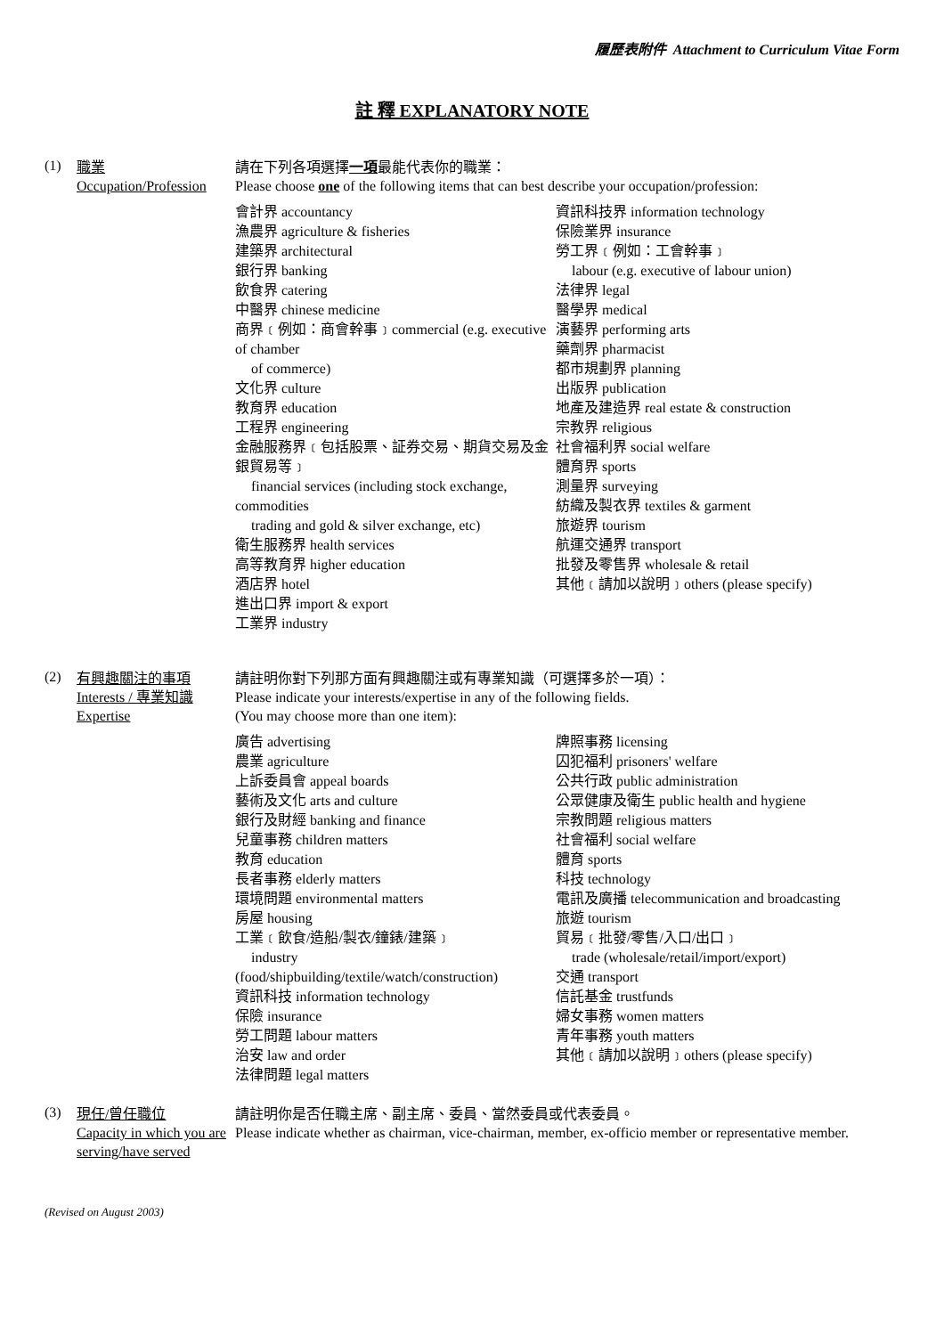履歷表附件 Attachment to Curriculum Vitae Form
註 釋 EXPLANATORY NOTE
(1)
職業
Occupation/Profession
請在下列各項選擇一項最能代表你的職業：
Please choose one of the following items that can best describe your occupation/profession:
會計界 accountancy
漁農界 agriculture & fisheries
建築界 architectural
銀行界 banking
飲食界 catering
中醫界 chinese medicine
商界﹝例如：商會幹事﹞commercial (e.g. executive of chamber
of commerce)
文化界 culture
教育界 education
工程界 engineering
金融服務界﹝包括股票、証券交易、期貨交易及金銀貿易等﹞
financial services (including stock exchange, commodities
trading and gold & silver exchange, etc)
衛生服務界 health services
高等教育界 higher education
酒店界 hotel
進出口界 import & export
工業界 industry
資訊科技界 information technology
保險業界 insurance
勞工界﹝例如：工會幹事﹞
labour (e.g. executive of labour union)
法律界 legal
醫學界 medical
演藝界 performing arts
藥劑界 pharmacist
都市規劃界 planning
出版界 publication
地產及建造界 real estate & construction
宗教界 religious
社會福利界 social welfare
體育界 sports
測量界 surveying
紡織及製衣界 textiles & garment
旅遊界 tourism
航運交通界 transport
批發及零售界 wholesale & retail
其他﹝請加以說明﹞others (please specify)
(2)
有興趣關注的事項 Interests / 專業知識 Expertise
請註明你對下列那方面有興趣關注或有專業知識（可選擇多於一項）：
Please indicate your interests/expertise in any of the following fields.
(You may choose more than one item):
廣告 advertising
農業 agriculture
上訴委員會 appeal boards
藝術及文化 arts and culture
銀行及財經 banking and finance
兒童事務 children matters
教育 education
長者事務 elderly matters
環境問題 environmental matters
房屋 housing
工業﹝飲食/造船/製衣/鐘錶/建築﹞
industry
(food/shipbuilding/textile/watch/construction)
資訊科技 information technology
保險 insurance
勞工問題 labour matters
治安 law and order
法律問題 legal matters
牌照事務 licensing
囚犯福利 prisoners' welfare
公共行政 public administration
公眾健康及衛生 public health and hygiene
宗教問題 religious matters
社會福利 social welfare
體育 sports
科技 technology
電訊及廣播 telecommunication and broadcasting
旅遊 tourism
貿易﹝批發/零售/入口/出口﹞
trade (wholesale/retail/import/export)
交通 transport
信託基金 trustfunds
婦女事務 women matters
青年事務 youth matters
其他﹝請加以說明﹞others (please specify)
(3)
現任/曾任職位
Capacity in which you are serving/have served
請註明你是否任職主席、副主席、委員、當然委員或代表委員。
Please indicate whether as chairman, vice-chairman, member, ex-officio member or representative member.
(Revised on August 2003)